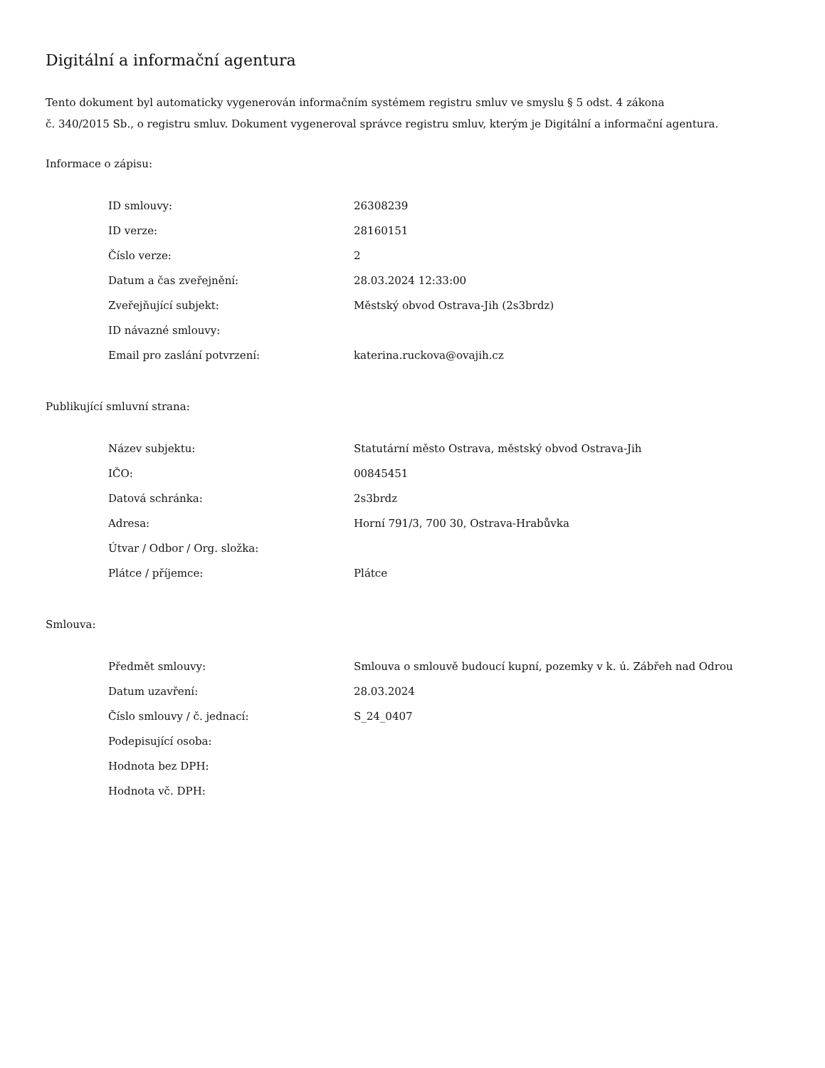Digitální a informační agentura
Tento dokument byl automaticky vygenerován informačním systémem registru smluv ve smyslu § 5 odst. 4 zákona
č. 340/2015 Sb., o registru smluv. Dokument vygeneroval správce registru smluv, kterým je Digitální a informační agentura.
Informace o zápisu:
| ID smlouvy: | 26308239 |
| ID verze: | 28160151 |
| Číslo verze: | 2 |
| Datum a čas zveřejnění: | 28.03.2024 12:33:00 |
| Zveřejňující subjekt: | Městský obvod Ostrava-Jih (2s3brdz) |
| ID návazné smlouvy: | |
| Email pro zaslání potvrzení: | katerina.ruckova@ovajih.cz |
Publikující smluvní strana:
| Název subjektu: | Statutární město Ostrava, městský obvod Ostrava-Jih |
| IČO: | 00845451 |
| Datová schránka: | 2s3brdz |
| Adresa: | Horní 791/3, 700 30, Ostrava-Hrabůvka |
| Útvar / Odbor / Org. složka: | |
| Plátce / příjemce: | Plátce |
Smlouva:
| Předmět smlouvy: | Smlouva o smlouvě budoucí kupní, pozemky v k. ú. Zábřeh nad Odrou |
| Datum uzavření: | 28.03.2024 |
| Číslo smlouvy / č. jednací: | S_24_0407 |
| Podepisující osoba: | |
| Hodnota bez DPH: | |
| Hodnota vč. DPH: | |